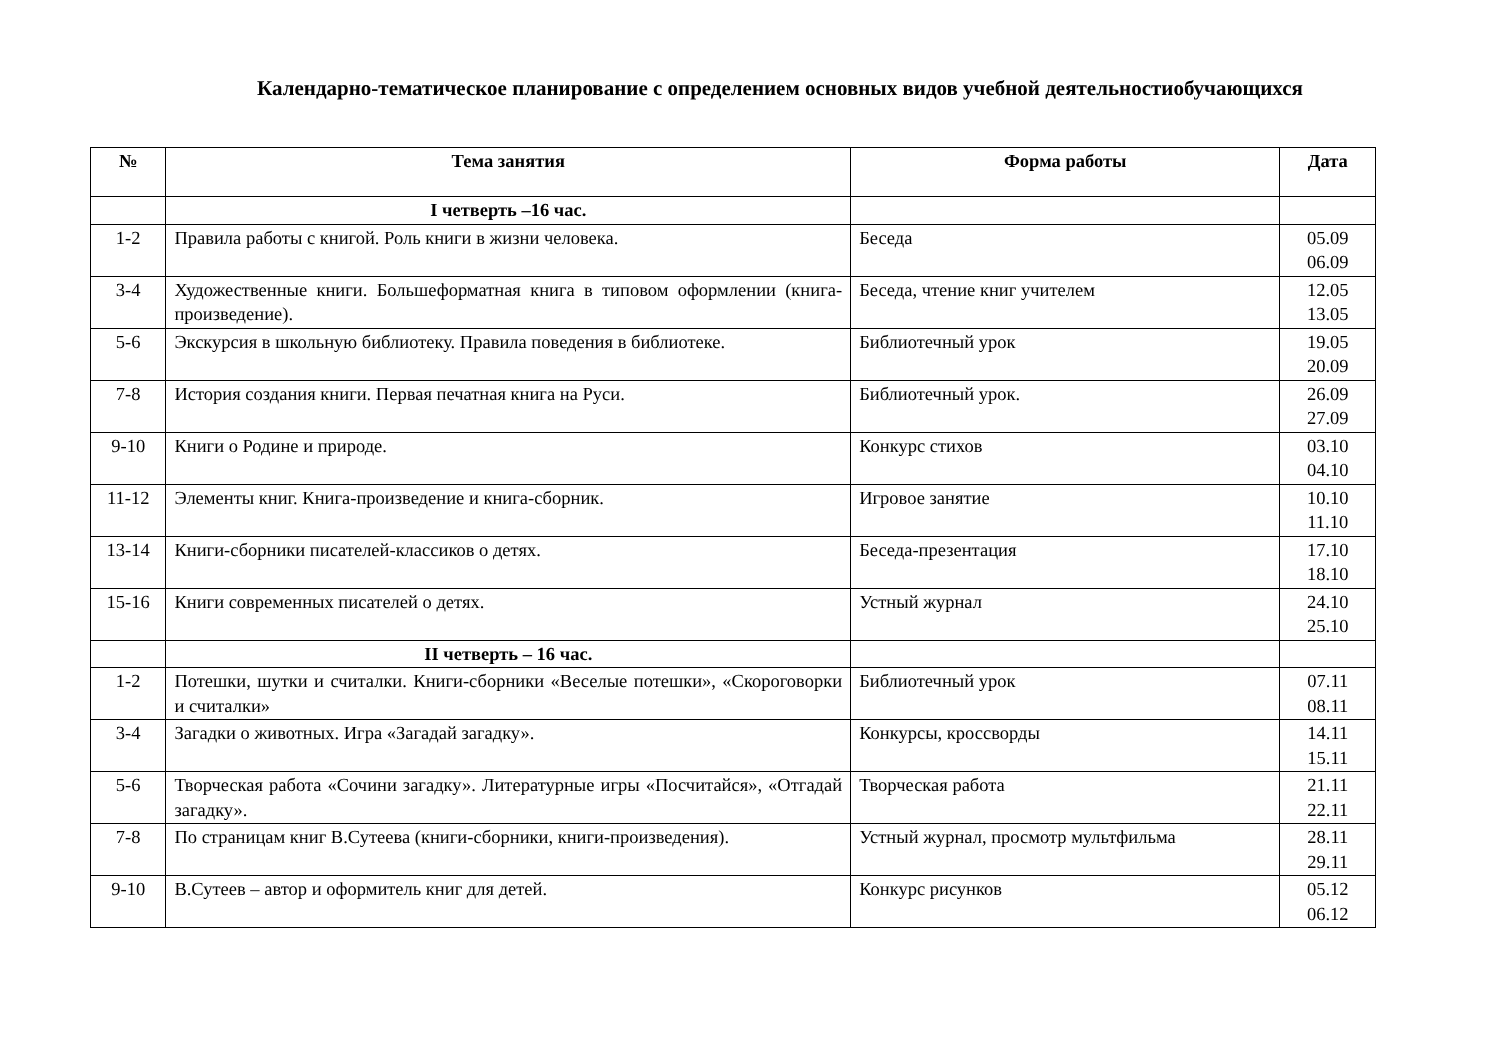Календарно-тематическое планирование с определением основных видов учебной деятельностиобучающихся
| № | Тема занятия | Форма работы | Дата |
| --- | --- | --- | --- |
| | I четверть –16 час. | | |
| 1-2 | Правила работы с книгой. Роль книги в жизни человека. | Беседа | 05.09 06.09 |
| 3-4 | Художественные книги. Большеформатная книга в типовом оформлении (книга-произведение). | Беседа, чтение книг учителем | 12.05 13.05 |
| 5-6 | Экскурсия в школьную библиотеку. Правила поведения в библиотеке. | Библиотечный урок | 19.05 20.09 |
| 7-8 | История создания книги. Первая печатная книга на Руси. | Библиотечный урок. | 26.09 27.09 |
| 9-10 | Книги о Родине и природе. | Конкурс стихов | 03.10 04.10 |
| 11-12 | Элементы книг. Книга-произведение и книга-сборник. | Игровое занятие | 10.10 11.10 |
| 13-14 | Книги-сборники писателей-классиков о детях. | Беседа-презентация | 17.10 18.10 |
| 15-16 | Книги современных писателей о детях. | Устный журнал | 24.10 25.10 |
| | II четверть – 16 час. | | |
| 1-2 | Потешки, шутки и считалки. Книги-сборники «Веселые потешки», «Скороговорки и считалки» | Библиотечный урок | 07.11 08.11 |
| 3-4 | Загадки о животных. Игра «Загадай загадку». | Конкурсы, кроссворды | 14.11 15.11 |
| 5-6 | Творческая работа «Сочини загадку». Литературные игры «Посчитайся», «Отгадай загадку». | Творческая работа | 21.11 22.11 |
| 7-8 | По страницам книг В.Сутеева (книги-сборники, книги-произведения). | Устный журнал, просмотр мультфильма | 28.11 29.11 |
| 9-10 | В.Сутеев – автор и оформитель книг для детей. | Конкурс рисунков | 05.12 06.12 |